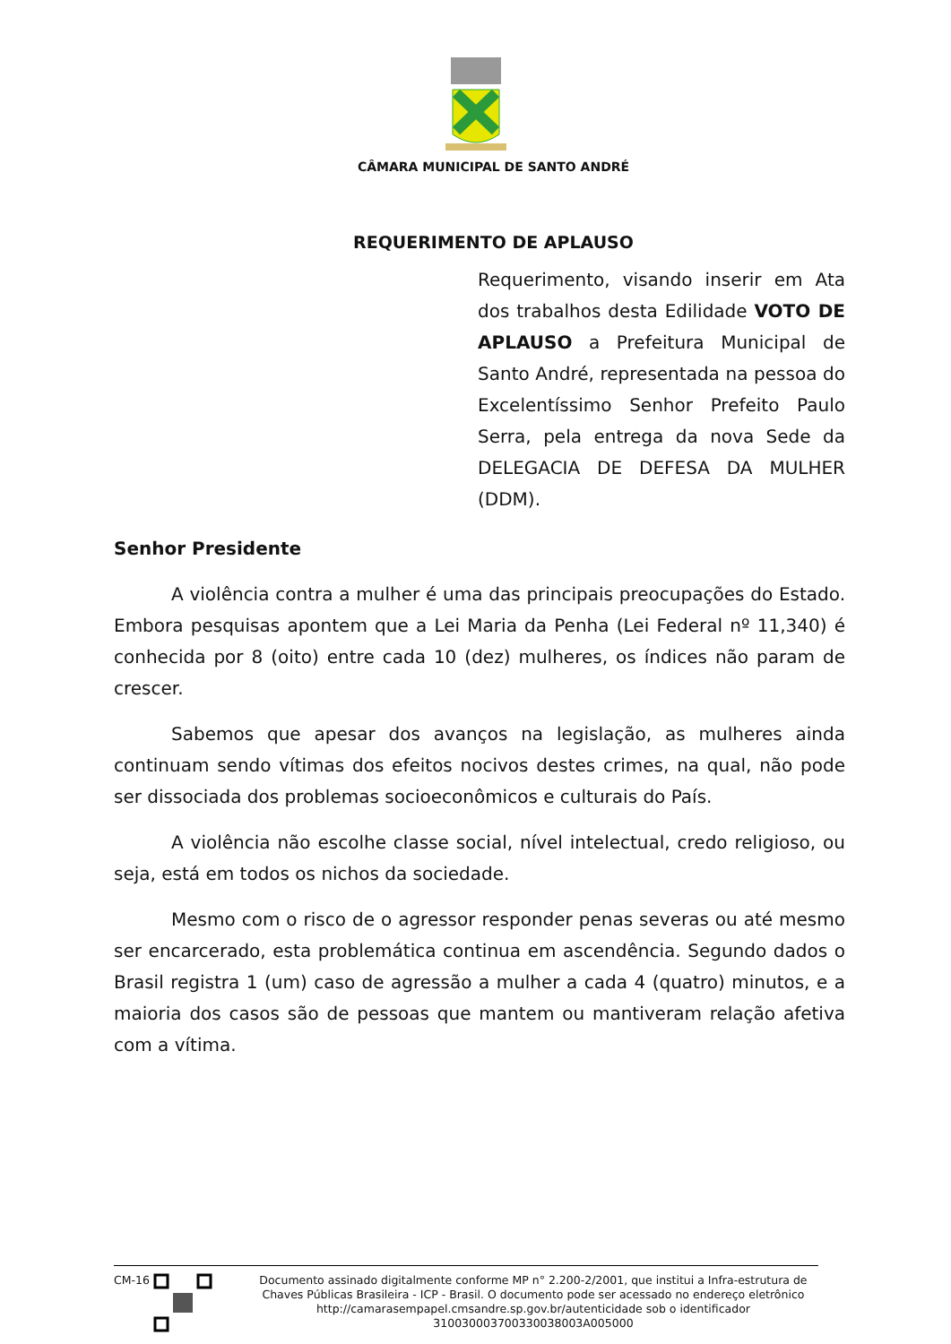CÂMARA MUNICIPAL DE SANTO ANDRÉ
REQUERIMENTO DE APLAUSO
Requerimento, visando inserir em Ata dos trabalhos desta Edilidade VOTO DE APLAUSO a Prefeitura Municipal de Santo André, representada na pessoa do Excelentíssimo Senhor Prefeito Paulo Serra, pela entrega da nova Sede da DELEGACIA DE DEFESA DA MULHER (DDM).
Senhor Presidente
A violência contra a mulher é uma das principais preocupações do Estado. Embora pesquisas apontem que a Lei Maria da Penha (Lei Federal nº 11,340) é conhecida por 8 (oito) entre cada 10 (dez) mulheres, os índices não param de crescer.
Sabemos que apesar dos avanços na legislação, as mulheres ainda continuam sendo vítimas dos efeitos nocivos destes crimes, na qual, não pode ser dissociada dos problemas socioeconômicos e culturais do País.
A violência não escolhe classe social, nível intelectual, credo religioso, ou seja, está em todos os nichos da sociedade.
Mesmo com o risco de o agressor responder penas severas ou até mesmo ser encarcerado, esta problemática continua em ascendência. Segundo dados o Brasil registra 1 (um) caso de agressão a mulher a cada 4 (quatro) minutos, e a maioria dos casos são de pessoas que mantem ou mantiveram relação afetiva com a vítima.
CM-16
Documento assinado digitalmente conforme MP n° 2.200-2/2001, que institui a Infra-estrutura de Chaves Públicas Brasileira - ICP - Brasil. O documento pode ser acessado no endereço eletrônico http://camarasempapel.cmsandre.sp.gov.br/autenticidade sob o identificador 310030003700330038003A005000